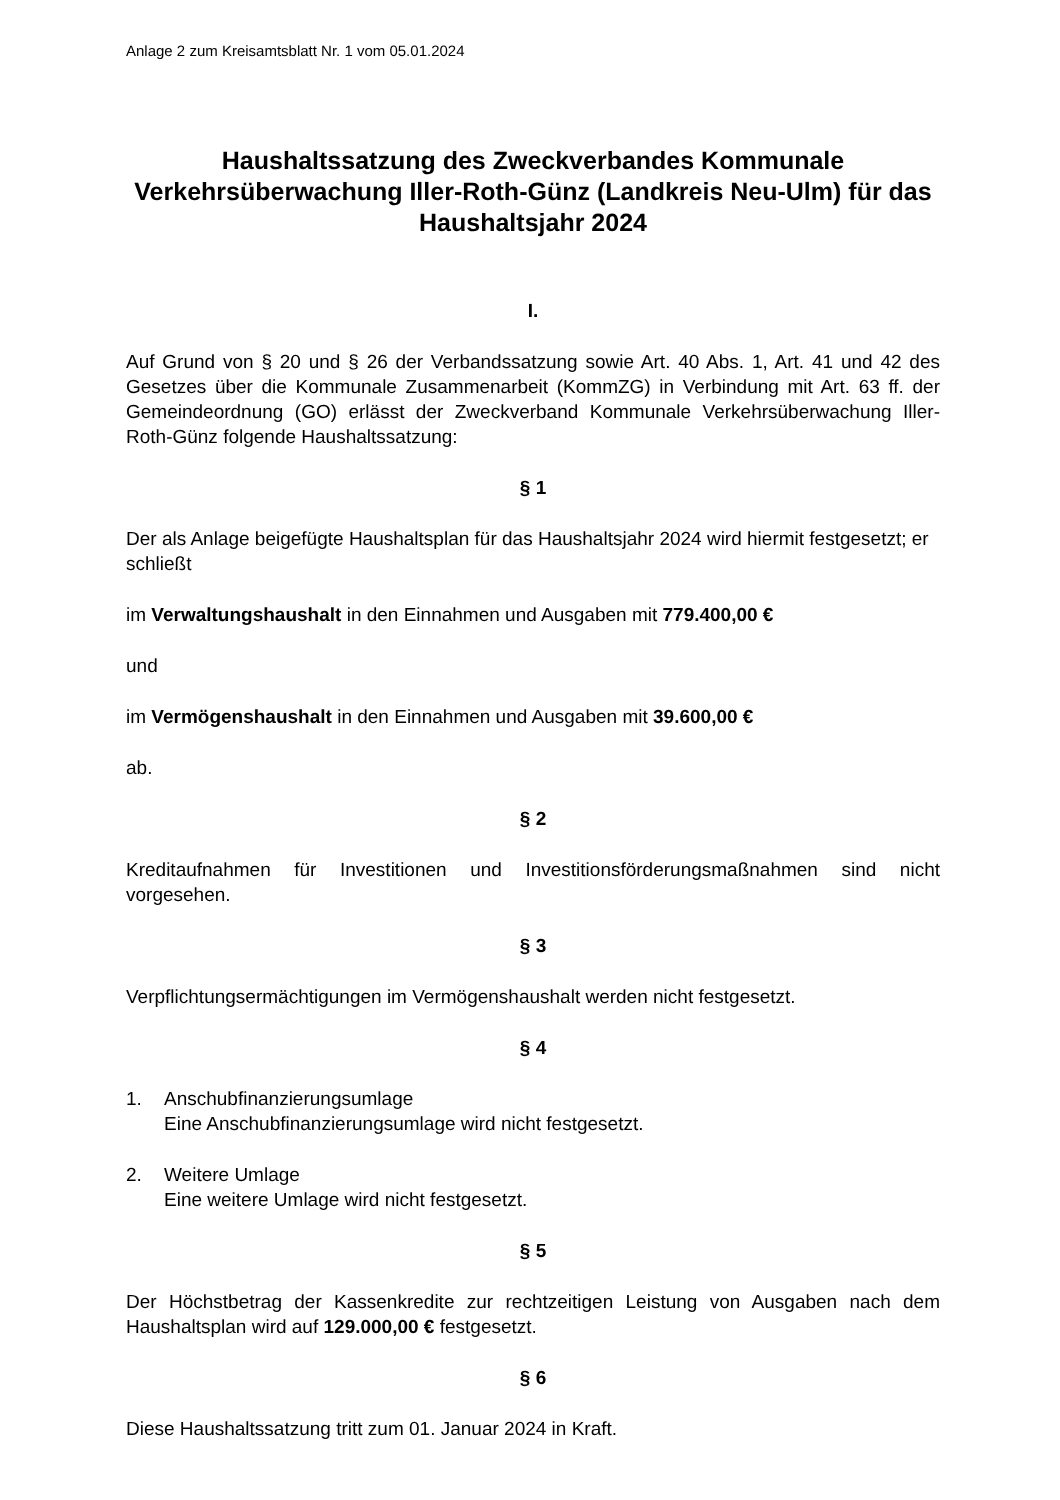Anlage 2 zum Kreisamtsblatt Nr. 1 vom 05.01.2024
Haushaltssatzung des Zweckverbandes Kommunale Verkehrsüberwachung Iller-Roth-Günz (Landkreis Neu-Ulm) für das Haushaltsjahr 2024
I.
Auf Grund von § 20 und § 26 der Verbandssatzung sowie Art. 40 Abs. 1, Art. 41 und 42 des Gesetzes über die Kommunale Zusammenarbeit (KommZG) in Verbindung mit Art. 63 ff. der Gemeindeordnung (GO) erlässt der Zweckverband Kommunale Verkehrsüberwachung Iller-Roth-Günz folgende Haushaltssatzung:
§ 1
Der als Anlage beigefügte Haushaltsplan für das Haushaltsjahr 2024 wird hiermit festgesetzt; er schließt
im Verwaltungshaushalt in den Einnahmen und Ausgaben mit 779.400,00 €
und
im Vermögenshaushalt in den Einnahmen und Ausgaben mit 39.600,00 €
ab.
§ 2
Kreditaufnahmen für Investitionen und Investitionsförderungsmaßnahmen sind nicht vorgesehen.
§ 3
Verpflichtungsermächtigungen im Vermögenshaushalt werden nicht festgesetzt.
§ 4
1. Anschubfinanzierungsumlage
Eine Anschubfinanzierungsumlage wird nicht festgesetzt.
2. Weitere Umlage
Eine weitere Umlage wird nicht festgesetzt.
§ 5
Der Höchstbetrag der Kassenkredite zur rechtzeitigen Leistung von Ausgaben nach dem Haushaltsplan wird auf 129.000,00 € festgesetzt.
§ 6
Diese Haushaltssatzung tritt zum 01. Januar 2024 in Kraft.